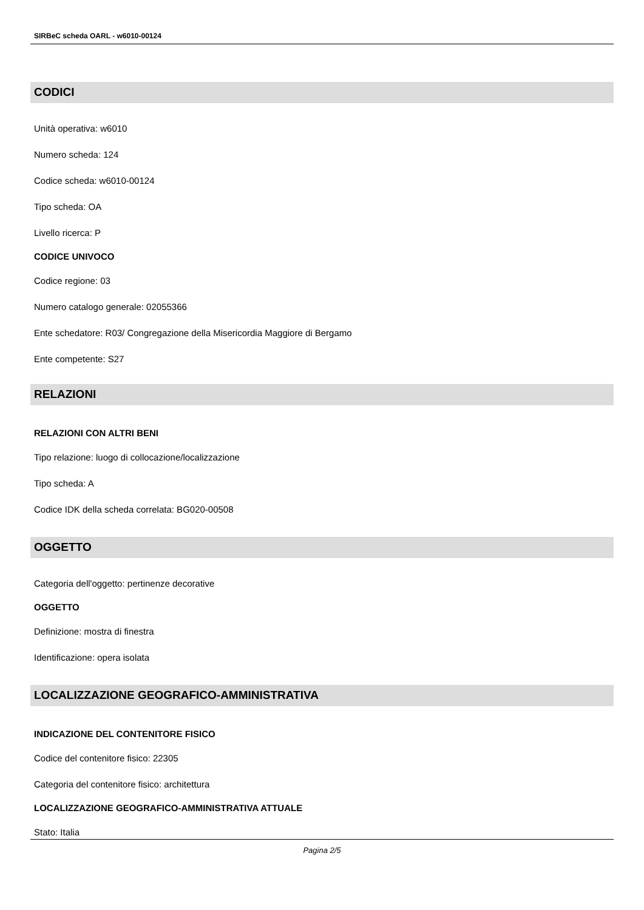SIRBeC scheda OARL - w6010-00124
CODICI
Unità operativa: w6010
Numero scheda: 124
Codice scheda: w6010-00124
Tipo scheda: OA
Livello ricerca: P
CODICE UNIVOCO
Codice regione: 03
Numero catalogo generale: 02055366
Ente schedatore: R03/ Congregazione della Misericordia Maggiore di Bergamo
Ente competente: S27
RELAZIONI
RELAZIONI CON ALTRI BENI
Tipo relazione: luogo di collocazione/localizzazione
Tipo scheda: A
Codice IDK della scheda correlata: BG020-00508
OGGETTO
Categoria dell'oggetto: pertinenze decorative
OGGETTO
Definizione: mostra di finestra
Identificazione: opera isolata
LOCALIZZAZIONE GEOGRAFICO-AMMINISTRATIVA
INDICAZIONE DEL CONTENITORE FISICO
Codice del contenitore fisico: 22305
Categoria del contenitore fisico: architettura
LOCALIZZAZIONE GEOGRAFICO-AMMINISTRATIVA ATTUALE
Stato: Italia
Pagina 2/5